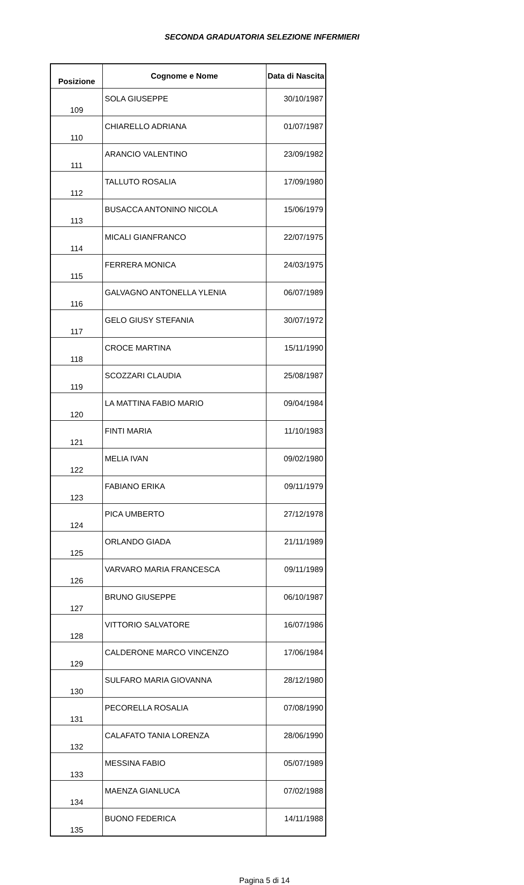SECONDA GRADUATORIA SELEZIONE INFERMIERI
| Posizione | Cognome e Nome | Data di Nascita |
| --- | --- | --- |
| 109 | SOLA GIUSEPPE | 30/10/1987 |
| 110 | CHIARELLO ADRIANA | 01/07/1987 |
| 111 | ARANCIO VALENTINO | 23/09/1982 |
| 112 | TALLUTO ROSALIA | 17/09/1980 |
| 113 | BUSACCA ANTONINO NICOLA | 15/06/1979 |
| 114 | MICALI GIANFRANCO | 22/07/1975 |
| 115 | FERRERA MONICA | 24/03/1975 |
| 116 | GALVAGNO ANTONELLA YLENIA | 06/07/1989 |
| 117 | GELO GIUSY STEFANIA | 30/07/1972 |
| 118 | CROCE MARTINA | 15/11/1990 |
| 119 | SCOZZARI CLAUDIA | 25/08/1987 |
| 120 | LA MATTINA FABIO MARIO | 09/04/1984 |
| 121 | FINTI MARIA | 11/10/1983 |
| 122 | MELIA IVAN | 09/02/1980 |
| 123 | FABIANO ERIKA | 09/11/1979 |
| 124 | PICA UMBERTO | 27/12/1978 |
| 125 | ORLANDO GIADA | 21/11/1989 |
| 126 | VARVARO MARIA FRANCESCA | 09/11/1989 |
| 127 | BRUNO GIUSEPPE | 06/10/1987 |
| 128 | VITTORIO SALVATORE | 16/07/1986 |
| 129 | CALDERONE MARCO VINCENZO | 17/06/1984 |
| 130 | SULFARO MARIA GIOVANNA | 28/12/1980 |
| 131 | PECORELLA ROSALIA | 07/08/1990 |
| 132 | CALAFATO TANIA LORENZA | 28/06/1990 |
| 133 | MESSINA FABIO | 05/07/1989 |
| 134 | MAENZA GIANLUCA | 07/02/1988 |
| 135 | BUONO FEDERICA | 14/11/1988 |
Pagina 5 di 14